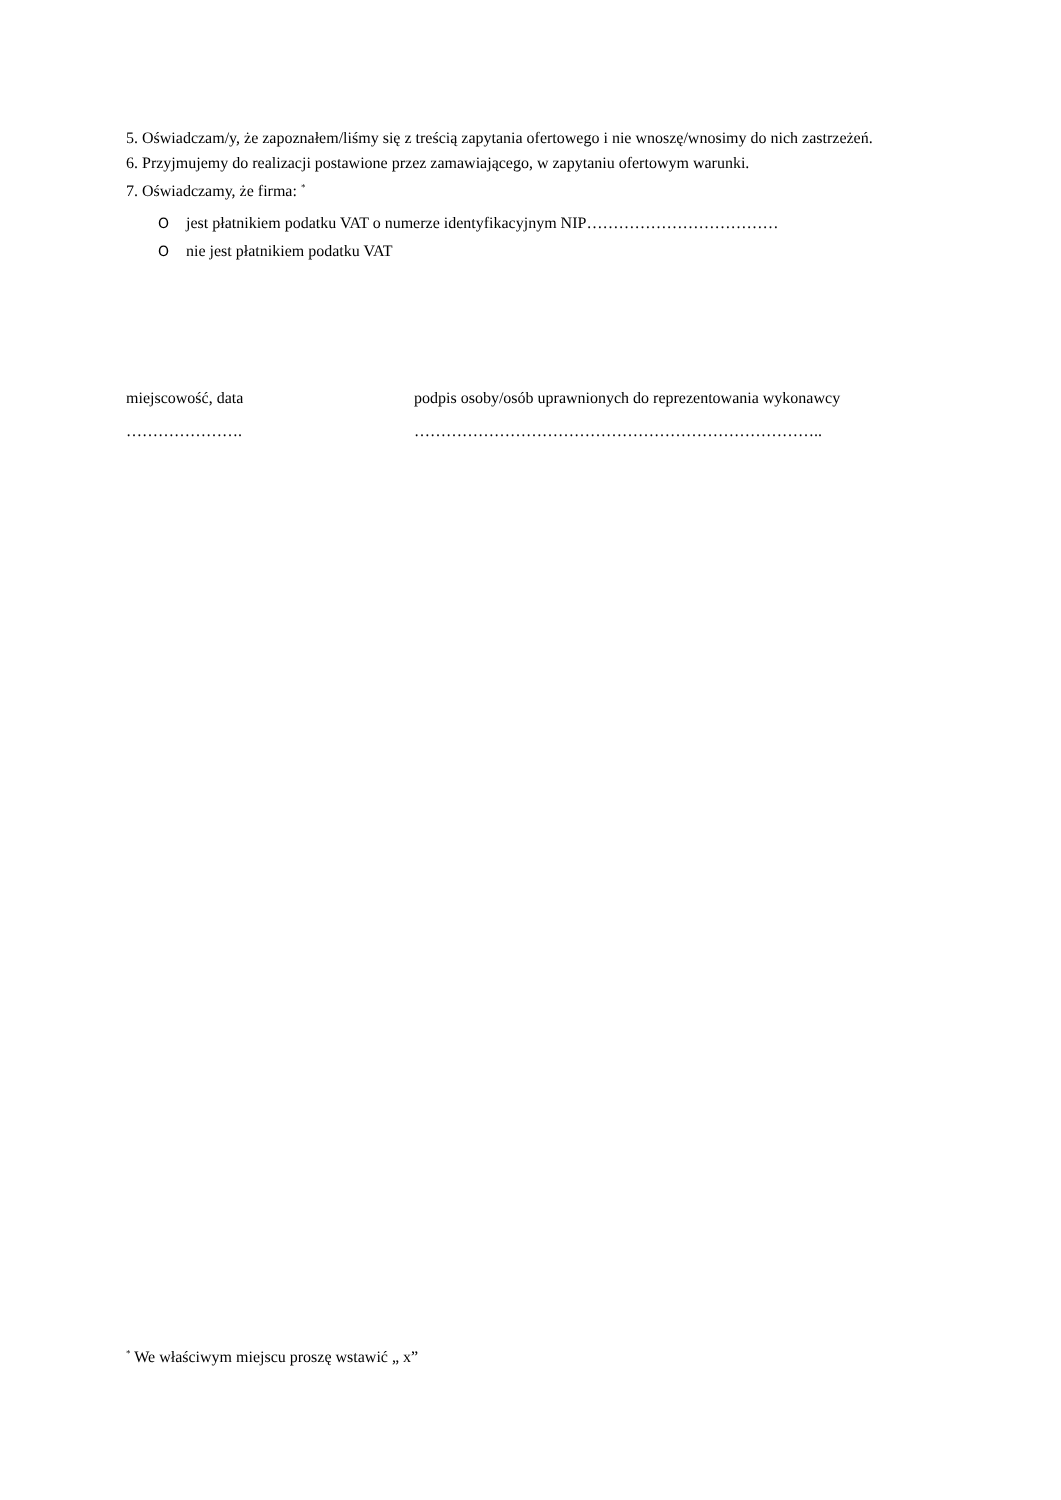5. Oświadczam/y, że zapoznałem/liśmy się z treścią zapytania ofertowego i nie wnoszę/wnosimy do nich zastrzeżeń.
6. Przyjmujemy do realizacji postawione przez zamawiającego, w zapytaniu ofertowym warunki.
7. Oświadczamy, że firma: <sup>*</sup>
Ojest płatnikiem podatku VAT o numerze identyfikacyjnym NIP………………………………
Onie jest płatnikiem podatku VAT
miejscowość, data
………………….
podpis osoby/osób uprawnionych do reprezentowania wykonawcy
…………………………………………………………………..
<sup>*</sup> We właściwym miejscu proszę wstawić „ x”